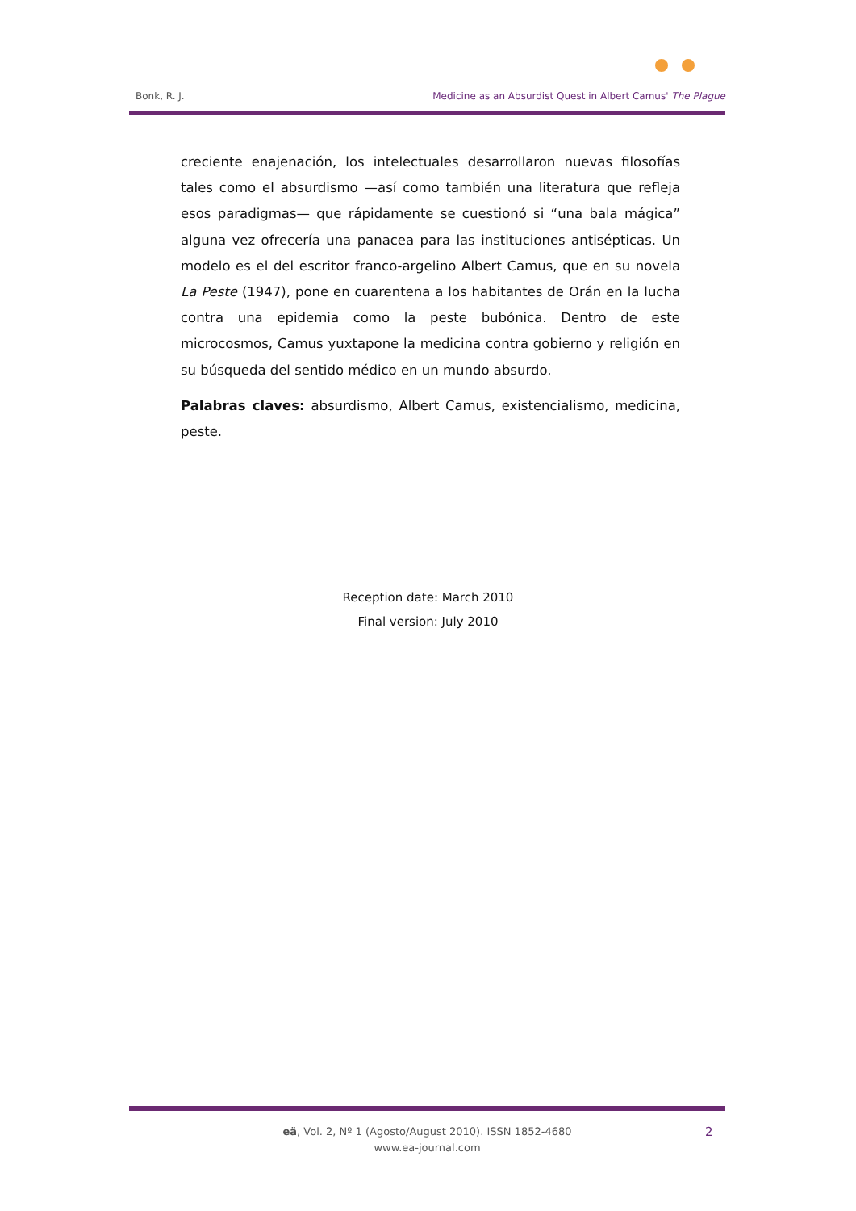Bonk, R. J. Medicine as an Absurdist Quest in Albert Camus' The Plague
creciente enajenación, los intelectuales desarrollaron nuevas filosofías tales como el absurdismo —así como también una literatura que refleja esos paradigmas— que rápidamente se cuestionó si “una bala mágica” alguna vez ofrecería una panacea para las instituciones antisépticas. Un modelo es el del escritor franco-argelino Albert Camus, que en su novela La Peste (1947), pone en cuarentena a los habitantes de Orán en la lucha contra una epidemia como la peste bubónica. Dentro de este microcosmos, Camus yuxtapone la medicina contra gobierno y religión en su búsqueda del sentido médico en un mundo absurdo.
Palabras claves: absurdismo, Albert Camus, existencialismo, medicina, peste.
Reception date: March 2010
Final version: July 2010
eä, Vol. 2, Nº 1 (Agosto/August 2010). ISSN 1852-4680
www.ea-journal.com
2